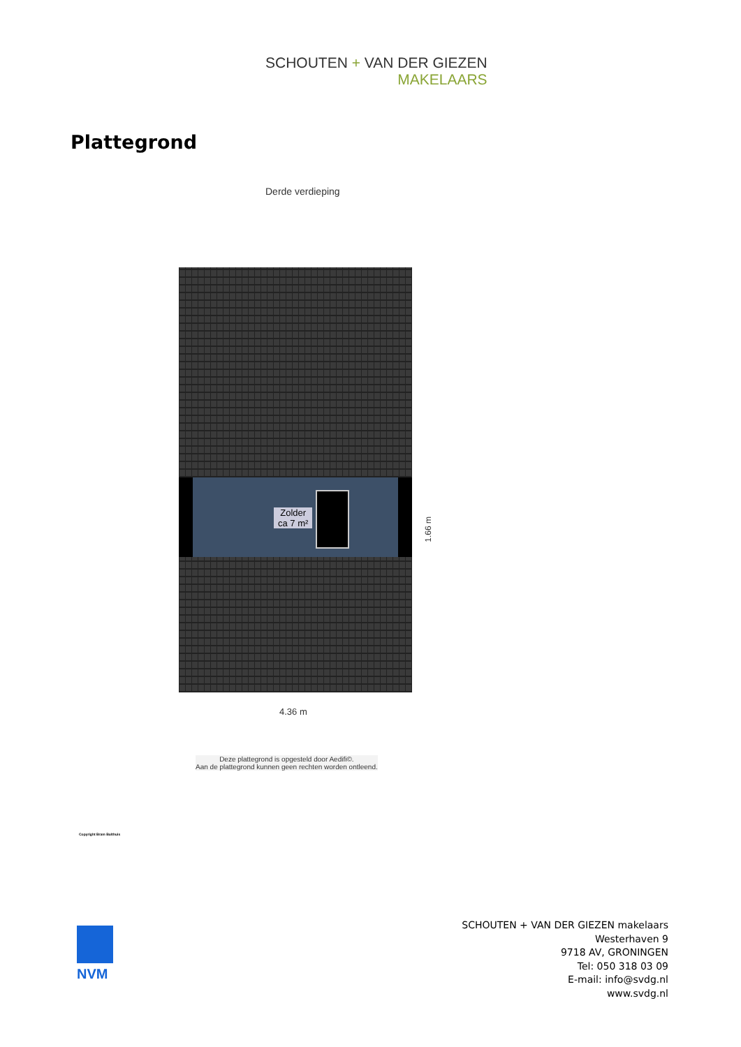SCHOUTEN + VAN DER GIEZEN
MAKELAARS
Plattegrond
Derde verdieping
Zolder
ca 7 m²
1.66 m
4.36 m
Deze plattegrond is opgesteld door Aedifi©.
Aan de plattegrond kunnen geen rechten worden ontleend.
Copyright Bram Bulthuis
NVM
SCHOUTEN + VAN DER GIEZEN makelaars
Westerhaven 9
9718 AV, GRONINGEN
Tel: 050 318 03 09
E-mail: info@svdg.nl
www.svdg.nl